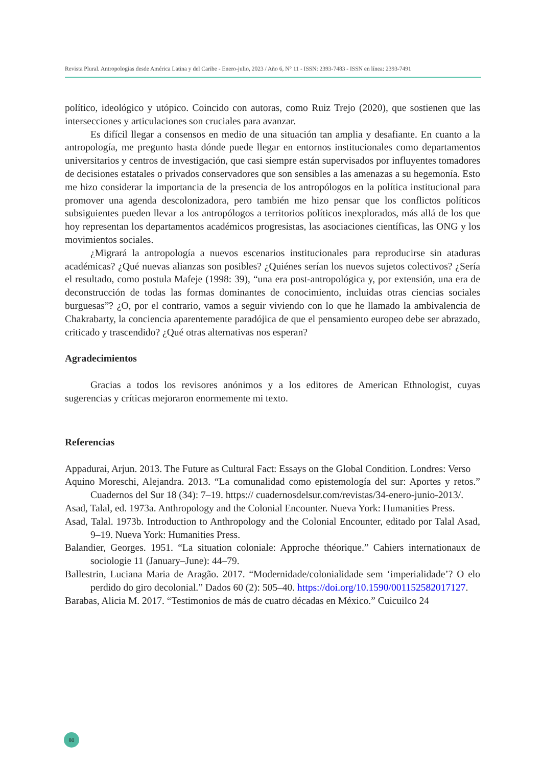Revista Plural. Antropologías desde América Latina y del Caribe - Enero-julio, 2023 / Año 6, N° 11 - ISSN: 2393-7483 - ISSN en línea: 2393-7491
político, ideológico y utópico. Coincido con autoras, como Ruiz Trejo (2020), que sostienen que las intersecciones y articulaciones son cruciales para avanzar.
Es difícil llegar a consensos en medio de una situación tan amplia y desafiante. En cuanto a la antropología, me pregunto hasta dónde puede llegar en entornos institucionales como departamentos universitarios y centros de investigación, que casi siempre están supervisados por influyentes tomadores de decisiones estatales o privados conservadores que son sensibles a las amenazas a su hegemonía. Esto me hizo considerar la importancia de la presencia de los antropólogos en la política institucional para promover una agenda descolonizadora, pero también me hizo pensar que los conflictos políticos subsiguientes pueden llevar a los antropólogos a territorios políticos inexplorados, más allá de los que hoy representan los departamentos académicos progresistas, las asociaciones científicas, las ONG y los movimientos sociales.
¿Migrará la antropología a nuevos escenarios institucionales para reproducirse sin ataduras académicas? ¿Qué nuevas alianzas son posibles? ¿Quiénes serían los nuevos sujetos colectivos? ¿Sería el resultado, como postula Mafeje (1998: 39), “una era post-antropológica y, por extensión, una era de deconstrucción de todas las formas dominantes de conocimiento, incluidas otras ciencias sociales burguesas”? ¿O, por el contrario, vamos a seguir viviendo con lo que he llamado la ambivalencia de Chakrabarty, la conciencia aparentemente paradójica de que el pensamiento europeo debe ser abrazado, criticado y trascendido? ¿Qué otras alternativas nos esperan?
Agradecimientos
Gracias a todos los revisores anónimos y a los editores de American Ethnologist, cuyas sugerencias y críticas mejoraron enormemente mi texto.
Referencias
Appadurai, Arjun. 2013. The Future as Cultural Fact: Essays on the Global Condition. Londres: Verso
Aquino Moreschi, Alejandra. 2013. “La comunalidad como epistemología del sur: Aportes y retos.” Cuadernos del Sur 18 (34): 7–19. https:// cuadernosdelsur.com/revistas/34-enero-junio-2013/.
Asad, Talal, ed. 1973a. Anthropology and the Colonial Encounter. Nueva York: Humanities Press.
Asad, Talal. 1973b. Introduction to Anthropology and the Colonial Encounter, editado por Talal Asad, 9–19. Nueva York: Humanities Press.
Balandier, Georges. 1951. “La situation coloniale: Approche théorique.” Cahiers internationaux de sociologie 11 (January–June): 44–79.
Ballestrin, Luciana Maria de Aragão. 2017. “Modernidade/colonialidade sem ‘imperialidade’? O elo perdido do giro decolonial.” Dados 60 (2): 505–40. https://doi.org/10.1590/001152582017127.
Barabas, Alicia M. 2017. “Testimonios de más de cuatro décadas en México.” Cuicuilco 24
80